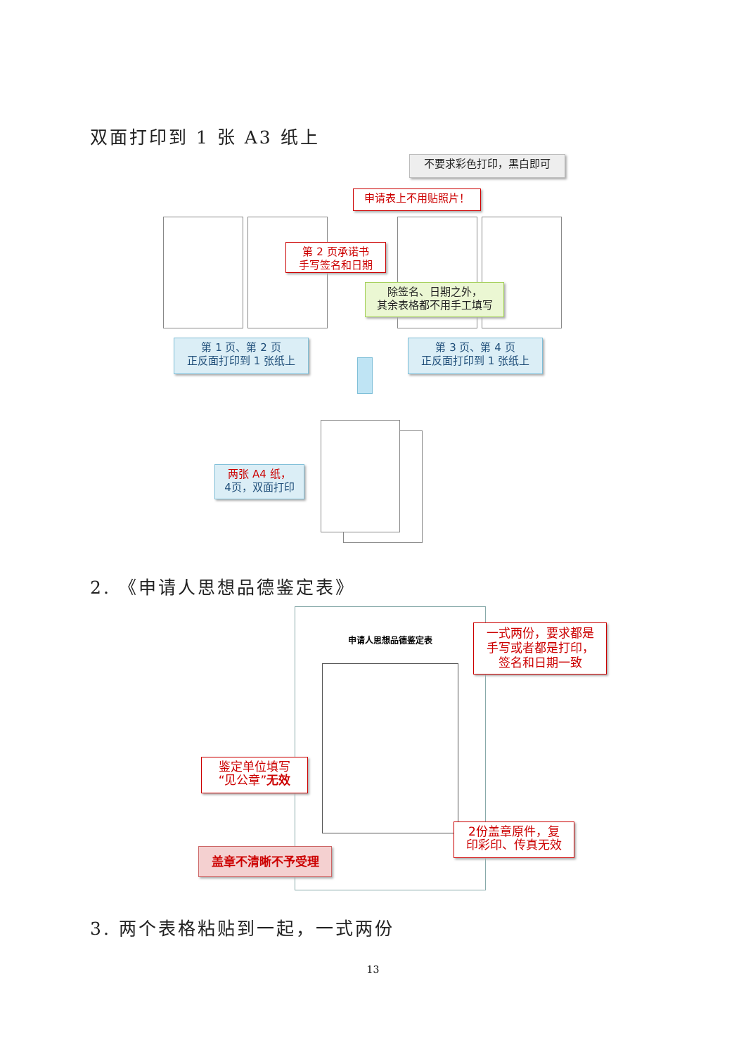双面打印到 1 张 A3 纸上
不要求彩色打印，黑白即可
申请表上不用贴照片！
第 2 页承诺书
手写签名和日期
除签名、日期之外，
其余表格都不用手工填写
第 1 页、第 2 页
正反面打印到 1 张纸上
第 3 页、第 4 页
正反面打印到 1 张纸上
两张 A4 纸，
4页，双面打印
2. 《申请人思想品德鉴定表》
申请人思想品德鉴定表
一式两份，要求都是
手写或者都是打印，
签名和日期一致
鉴定单位填写
“见公章”无效
2份盖章原件，复
印彩印、传真无效
盖章不清晰不予受理
3. 两个表格粘贴到一起，一式两份
13